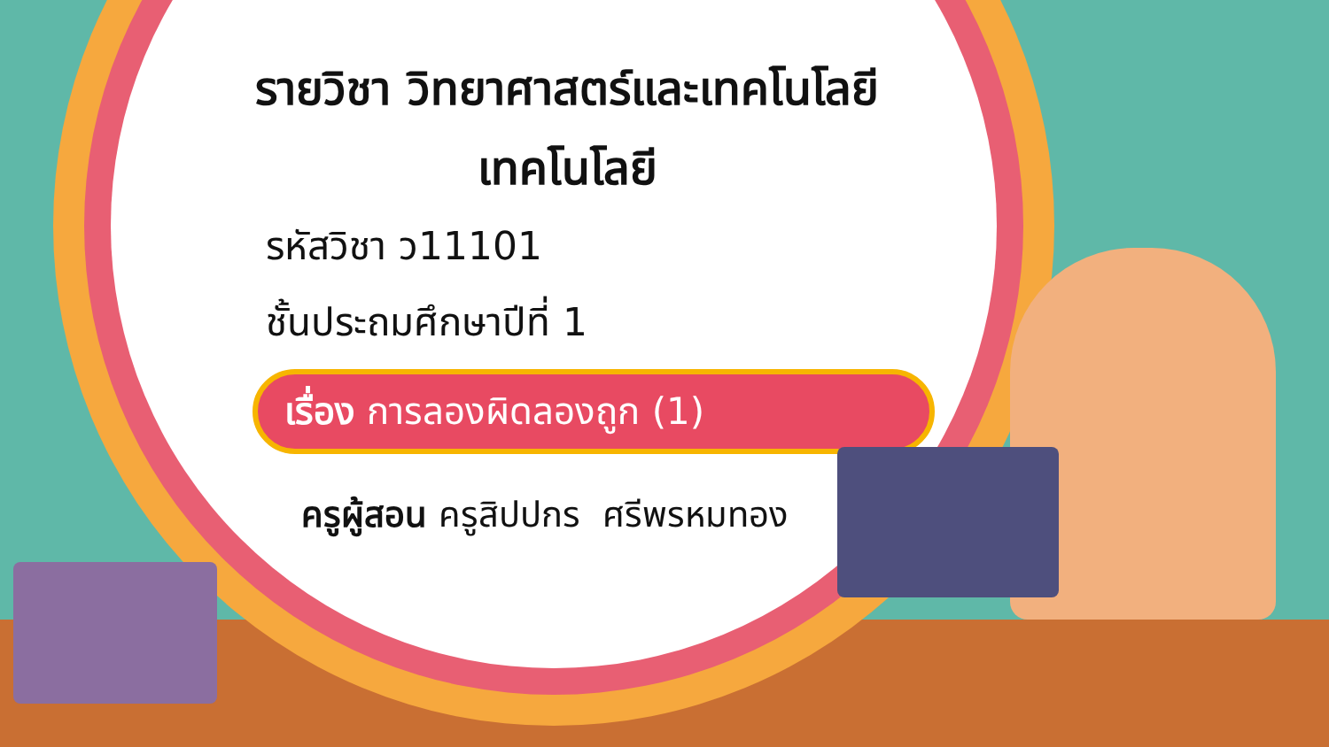รายวิชา วิทยาศาสตร์และเทคโนโลยี
เทคโนโลยี
รหัสวิชา ว11101
ชั้นประถมศึกษาปีที่ 1
เรื่อง การลองผิดลองถูก (1)
ครูผู้สอน ครูสิปปกร ศรีพรหมทอง